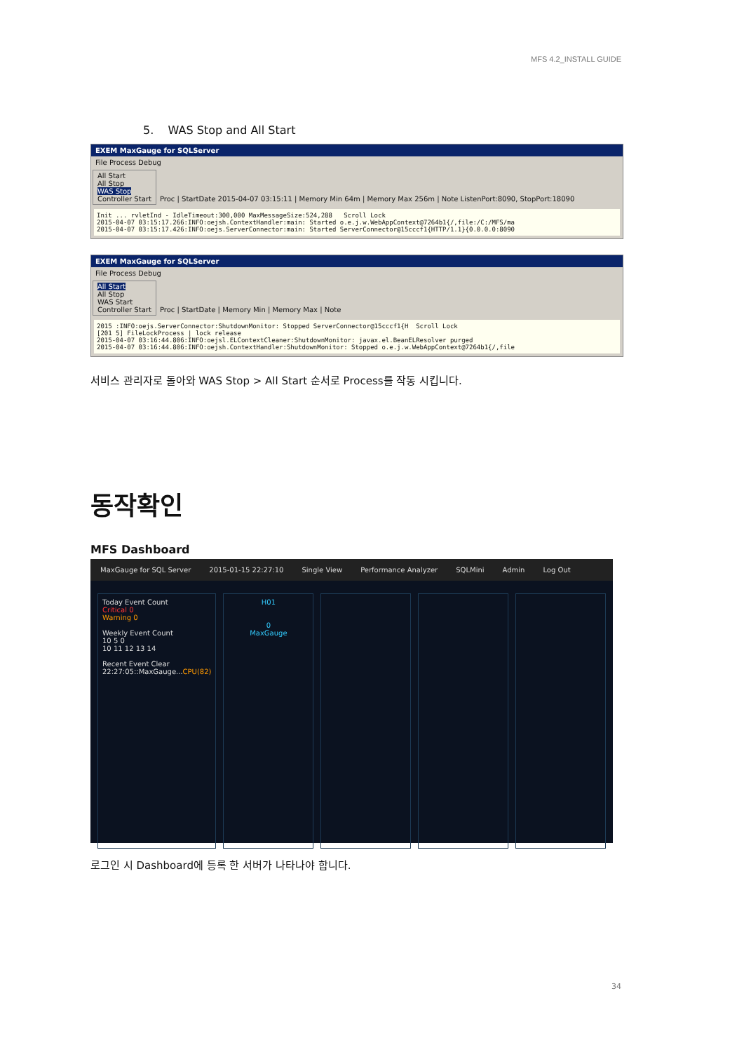MFS 4.2_INSTALL GUIDE
5. WAS Stop and All Start
EXEM MaxGauge for SQLServer
File Process Debug
All Start
All Stop
WAS Stop
Controller Start
Proc | StartDate 2015-04-07 03:15:11 | Memory Min 64m | Memory Max 256m | Note ListenPort:8090, StopPort:18090
Init ... rvletInd - IdleTimeout:300,000 MaxMessageSize:524,288 Scroll Lock 2015-04-07 03:15:17.266:INFO:oejsh.ContextHandler:main: Started o.e.j.w.WebAppContext@7264b1{/,file:/C:/MFS/ma 2015-04-07 03:15:17.426:INFO:oejs.ServerConnector:main: Started ServerConnector@15cccf1{HTTP/1.1}{0.0.0.0:8090
EXEM MaxGauge for SQLServer
File Process Debug
All Start
All Stop
WAS Start
Controller Start
Proc | StartDate | Memory Min | Memory Max | Note
2015 :INFO:oejs.ServerConnector:ShutdownMonitor: Stopped ServerConnector@15cccf1{H Scroll Lock [201 5] FileLockProcess | lock release 2015-04-07 03:16:44.806:INFO:oejsl.ELContextCleaner:ShutdownMonitor: javax.el.BeanELResolver purged 2015-04-07 03:16:44.806:INFO:oejsh.ContextHandler:ShutdownMonitor: Stopped o.e.j.w.WebAppContext@7264b1{/,file
서비스 관리자로 돌아와 WAS Stop > All Start 순서로 Process를 작동 시킵니다.
동작확인
MFS Dashboard
MaxGauge for SQL Server 2015-01-15 22:27:10 Single View Performance Analyzer SQLMini Admin Log Out
Today Event Count
Critical 0
Warning 0
Weekly Event Count
10 5 0
10 11 12 13 14
Recent Event Clear
22:27:05::MaxGauge...CPU(82)
H01
0
MaxGauge
로그인 시 Dashboard에 등록 한 서버가 나타나야 합니다.
34